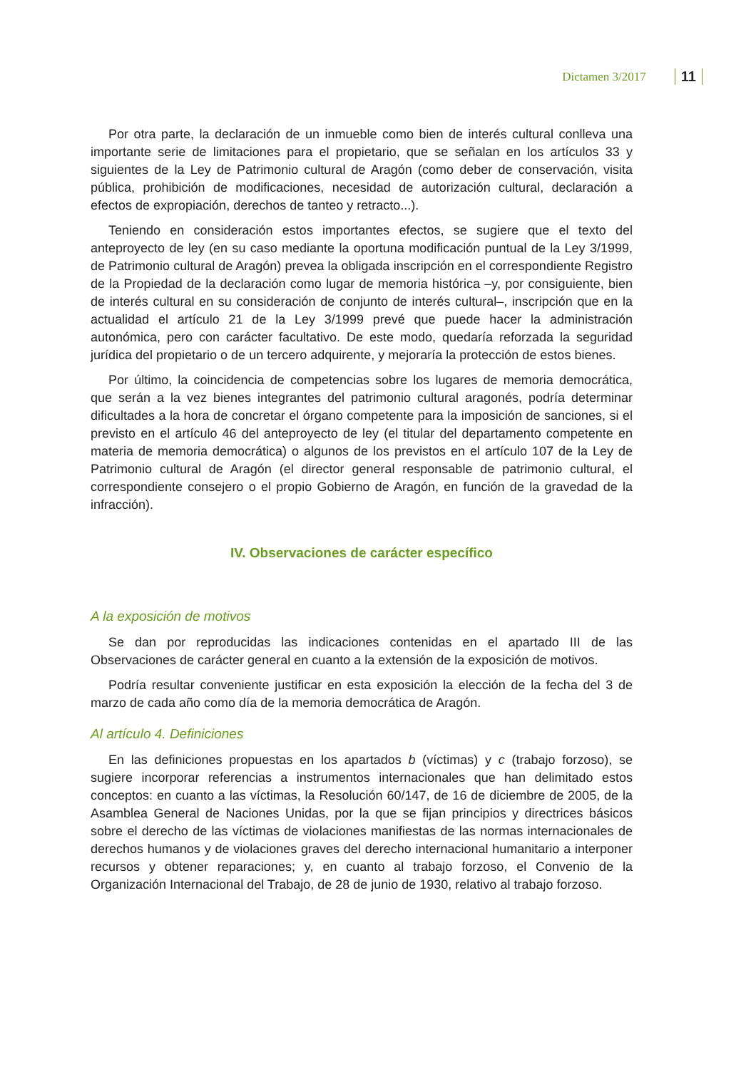Dictamen 3/2017 11
Por otra parte, la declaración de un inmueble como bien de interés cultural conlleva una importante serie de limitaciones para el propietario, que se señalan en los artículos 33 y siguientes de la Ley de Patrimonio cultural de Aragón (como deber de conservación, visita pública, prohibición de modificaciones, necesidad de autorización cultural, declaración a efectos de expropiación, derechos de tanteo y retracto...).
Teniendo en consideración estos importantes efectos, se sugiere que el texto del anteproyecto de ley (en su caso mediante la oportuna modificación puntual de la Ley 3/1999, de Patrimonio cultural de Aragón) prevea la obligada inscripción en el correspondiente Registro de la Propiedad de la declaración como lugar de memoria histórica –y, por consiguiente, bien de interés cultural en su consideración de conjunto de interés cultural–, inscripción que en la actualidad el artículo 21 de la Ley 3/1999 prevé que puede hacer la administración autonómica, pero con carácter facultativo. De este modo, quedaría reforzada la seguridad jurídica del propietario o de un tercero adquirente, y mejoraría la protección de estos bienes.
Por último, la coincidencia de competencias sobre los lugares de memoria democrática, que serán a la vez bienes integrantes del patrimonio cultural aragonés, podría determinar dificultades a la hora de concretar el órgano competente para la imposición de sanciones, si el previsto en el artículo 46 del anteproyecto de ley (el titular del departamento competente en materia de memoria democrática) o algunos de los previstos en el artículo 107 de la Ley de Patrimonio cultural de Aragón (el director general responsable de patrimonio cultural, el correspondiente consejero o el propio Gobierno de Aragón, en función de la gravedad de la infracción).
IV. Observaciones de carácter específico
A la exposición de motivos
Se dan por reproducidas las indicaciones contenidas en el apartado III de las Observaciones de carácter general en cuanto a la extensión de la exposición de motivos.
Podría resultar conveniente justificar en esta exposición la elección de la fecha del 3 de marzo de cada año como día de la memoria democrática de Aragón.
Al artículo 4. Definiciones
En las definiciones propuestas en los apartados b (víctimas) y c (trabajo forzoso), se sugiere incorporar referencias a instrumentos internacionales que han delimitado estos conceptos: en cuanto a las víctimas, la Resolución 60/147, de 16 de diciembre de 2005, de la Asamblea General de Naciones Unidas, por la que se fijan principios y directrices básicos sobre el derecho de las víctimas de violaciones manifiestas de las normas internacionales de derechos humanos y de violaciones graves del derecho internacional humanitario a interponer recursos y obtener reparaciones; y, en cuanto al trabajo forzoso, el Convenio de la Organización Internacional del Trabajo, de 28 de junio de 1930, relativo al trabajo forzoso.